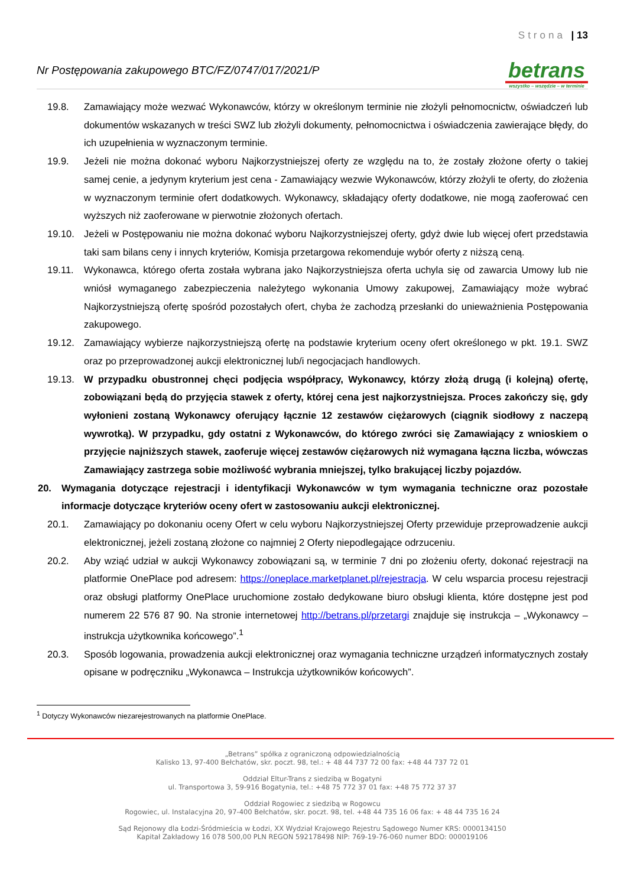Strona | 13
Nr Postępowania zakupowego BTC/FZ/0747/017/2021/P
betrans
wszystko – wszędzie – w terminie
19.8. Zamawiający może wezwać Wykonawców, którzy w określonym terminie nie złożyli pełnomocnictw, oświadczeń lub dokumentów wskazanych w treści SWZ lub złożyli dokumenty, pełnomocnictwa i oświadczenia zawierające błędy, do ich uzupełnienia w wyznaczonym terminie.
19.9. Jeżeli nie można dokonać wyboru Najkorzystniejszej oferty ze względu na to, że zostały złożone oferty o takiej samej cenie, a jedynym kryterium jest cena - Zamawiający wezwie Wykonawców, którzy złożyli te oferty, do złożenia w wyznaczonym terminie ofert dodatkowych. Wykonawcy, składający oferty dodatkowe, nie mogą zaoferować cen wyższych niż zaoferowane w pierwotnie złożonych ofertach.
19.10. Jeżeli w Postępowaniu nie można dokonać wyboru Najkorzystniejszej oferty, gdyż dwie lub więcej ofert przedstawia taki sam bilans ceny i innych kryteriów, Komisja przetargowa rekomenduje wybór oferty z niższą ceną.
19.11. Wykonawca, którego oferta została wybrana jako Najkorzystniejsza oferta uchyla się od zawarcia Umowy lub nie wniósł wymaganego zabezpieczenia należytego wykonania Umowy zakupowej, Zamawiający może wybrać Najkorzystniejszą ofertę spośród pozostałych ofert, chyba że zachodzą przesłanki do unieważnienia Postępowania zakupowego.
19.12. Zamawiający wybierze najkorzystniejszą ofertę na podstawie kryterium oceny ofert określonego w pkt. 19.1. SWZ oraz po przeprowadzonej aukcji elektronicznej lub/i negocjacjach handlowych.
19.13. W przypadku obustronnej chęci podjęcia współpracy, Wykonawcy, którzy złożą drugą (i kolejną) ofertę, zobowiązani będą do przyjęcia stawek z oferty, której cena jest najkorzystniejsza. Proces zakończy się, gdy wyłonieni zostaną Wykonawcy oferujący łącznie 12 zestawów ciężarowych (ciągnik siodłowy z naczepą wywrotką). W przypadku, gdy ostatni z Wykonawców, do którego zwróci się Zamawiający z wnioskiem o przyjęcie najniższych stawek, zaoferuje więcej zestawów ciężarowych niż wymagana łączna liczba, wówczas Zamawiający zastrzega sobie możliwość wybrania mniejszej, tylko brakującej liczby pojazdów.
20. Wymagania dotyczące rejestracji i identyfikacji Wykonawców w tym wymagania techniczne oraz pozostałe informacje dotyczące kryteriów oceny ofert w zastosowaniu aukcji elektronicznej.
20.1. Zamawiający po dokonaniu oceny Ofert w celu wyboru Najkorzystniejszej Oferty przewiduje przeprowadzenie aukcji elektronicznej, jeżeli zostaną złożone co najmniej 2 Oferty niepodlegające odrzuceniu.
20.2. Aby wziąć udział w aukcji Wykonawcy zobowiązani są, w terminie 7 dni po złożeniu oferty, dokonać rejestracji na platformie OnePlace pod adresem: https://oneplace.marketplanet.pl/rejestracja. W celu wsparcia procesu rejestracji oraz obsługi platformy OnePlace uruchomione zostało dedykowane biuro obsługi klienta, które dostępne jest pod numerem 22 576 87 90. Na stronie internetowej http://betrans.pl/przetargi znajduje się instrukcja – „Wykonawcy – instrukcja użytkownika końcowego”.<sup>1</sup>
20.3. Sposób logowania, prowadzenia aukcji elektronicznej oraz wymagania techniczne urządzeń informatycznych zostały opisane w podręczniku „Wykonawca – Instrukcja użytkowników końcowych”.
<sup>1</sup> Dotyczy Wykonawców niezarejestrowanych na platformie OnePlace.
„Betrans” spółka z ograniczoną odpowiedzialnością
Kalisko 13, 97-400 Bełchatów, skr. poczt. 98, tel.: + 48 44 737 72 00 fax: +48 44 737 72 01
Oddział Eltur-Trans z siedzibą w Bogatyni
ul. Transportowa 3, 59-916 Bogatynia, tel.: +48 75 772 37 01 fax: +48 75 772 37 37
Oddział Rogowiec z siedzibą w Rogowcu
Rogowiec, ul. Instalacyjna 20, 97-400 Bełchatów, skr. poczt. 98, tel. +48 44 735 16 06 fax: + 48 44 735 16 24
Sąd Rejonowy dla Łodzi-Śródmieścia w Łodzi, XX Wydział Krajowego Rejestru Sądowego Numer KRS: 0000134150
Kapitał Zakładowy 16 078 500,00 PLN REGON 592178498 NIP: 769-19-76-060 numer BDO: 000019106